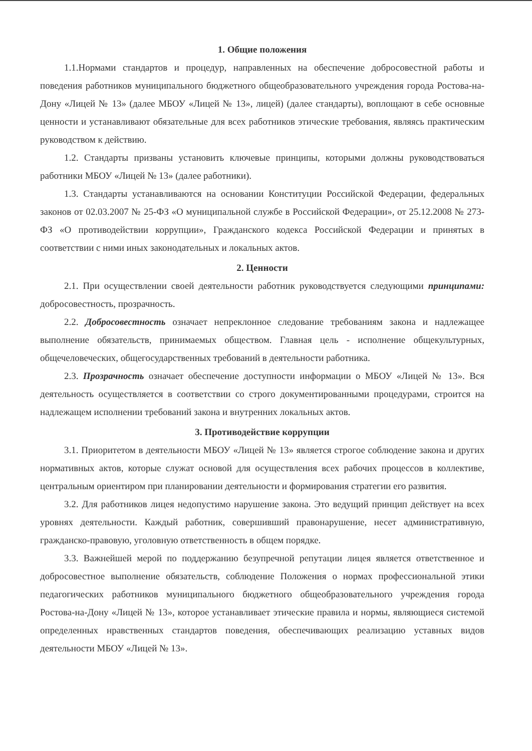1. Общие положения
1.1.Нормами стандартов и процедур, направленных на обеспечение добросовестной работы и поведения работников муниципального бюджетного общеобразовательного учреждения города Ростова-на-Дону «Лицей № 13» (далее МБОУ «Лицей № 13», лицей) (далее стандарты), воплощают в себе основные ценности и устанавливают обязательные для всех работников этические требования, являясь практическим руководством к действию.
1.2. Стандарты призваны установить ключевые принципы, которыми должны руководствоваться работники МБОУ «Лицей № 13» (далее работники).
1.3. Стандарты устанавливаются на основании Конституции Российской Федерации, федеральных законов от 02.03.2007 № 25-ФЗ «О муниципальной службе в Российской Федерации», от 25.12.2008 № 273-ФЗ «О противодействии коррупции», Гражданского кодекса Российской Федерации и принятых в соответствии с ними иных законодательных и локальных актов.
2. Ценности
2.1. При осуществлении своей деятельности работник руководствуется следующими принципами: добросовестность, прозрачность.
2.2. Добросовестность означает непреклонное следование требованиям закона и надлежащее выполнение обязательств, принимаемых обществом. Главная цель - исполнение общекультурных, общечеловеческих, общегосударственных требований в деятельности работника.
2.3. Прозрачность означает обеспечение доступности информации о МБОУ «Лицей № 13». Вся деятельность осуществляется в соответствии со строго документированными процедурами, строится на надлежащем исполнении требований закона и внутренних локальных актов.
3. Противодействие коррупции
3.1. Приоритетом в деятельности МБОУ «Лицей № 13» является строгое соблюдение закона и других нормативных актов, которые служат основой для осуществления всех рабочих процессов в коллективе, центральным ориентиром при планировании деятельности и формирования стратегии его развития.
3.2. Для работников лицея недопустимо нарушение закона. Это ведущий принцип действует на всех уровнях деятельности. Каждый работник, совершивший правонарушение, несет административную, гражданско-правовую, уголовную ответственность в общем порядке.
3.3. Важнейшей мерой по поддержанию безупречной репутации лицея является ответственное и добросовестное выполнение обязательств, соблюдение Положения о нормах профессиональной этики педагогических работников муниципального бюджетного общеобразовательного учреждения города Ростова-на-Дону «Лицей № 13», которое устанавливает этические правила и нормы, являющиеся системой определенных нравственных стандартов поведения, обеспечивающих реализацию уставных видов деятельности МБОУ «Лицей № 13».